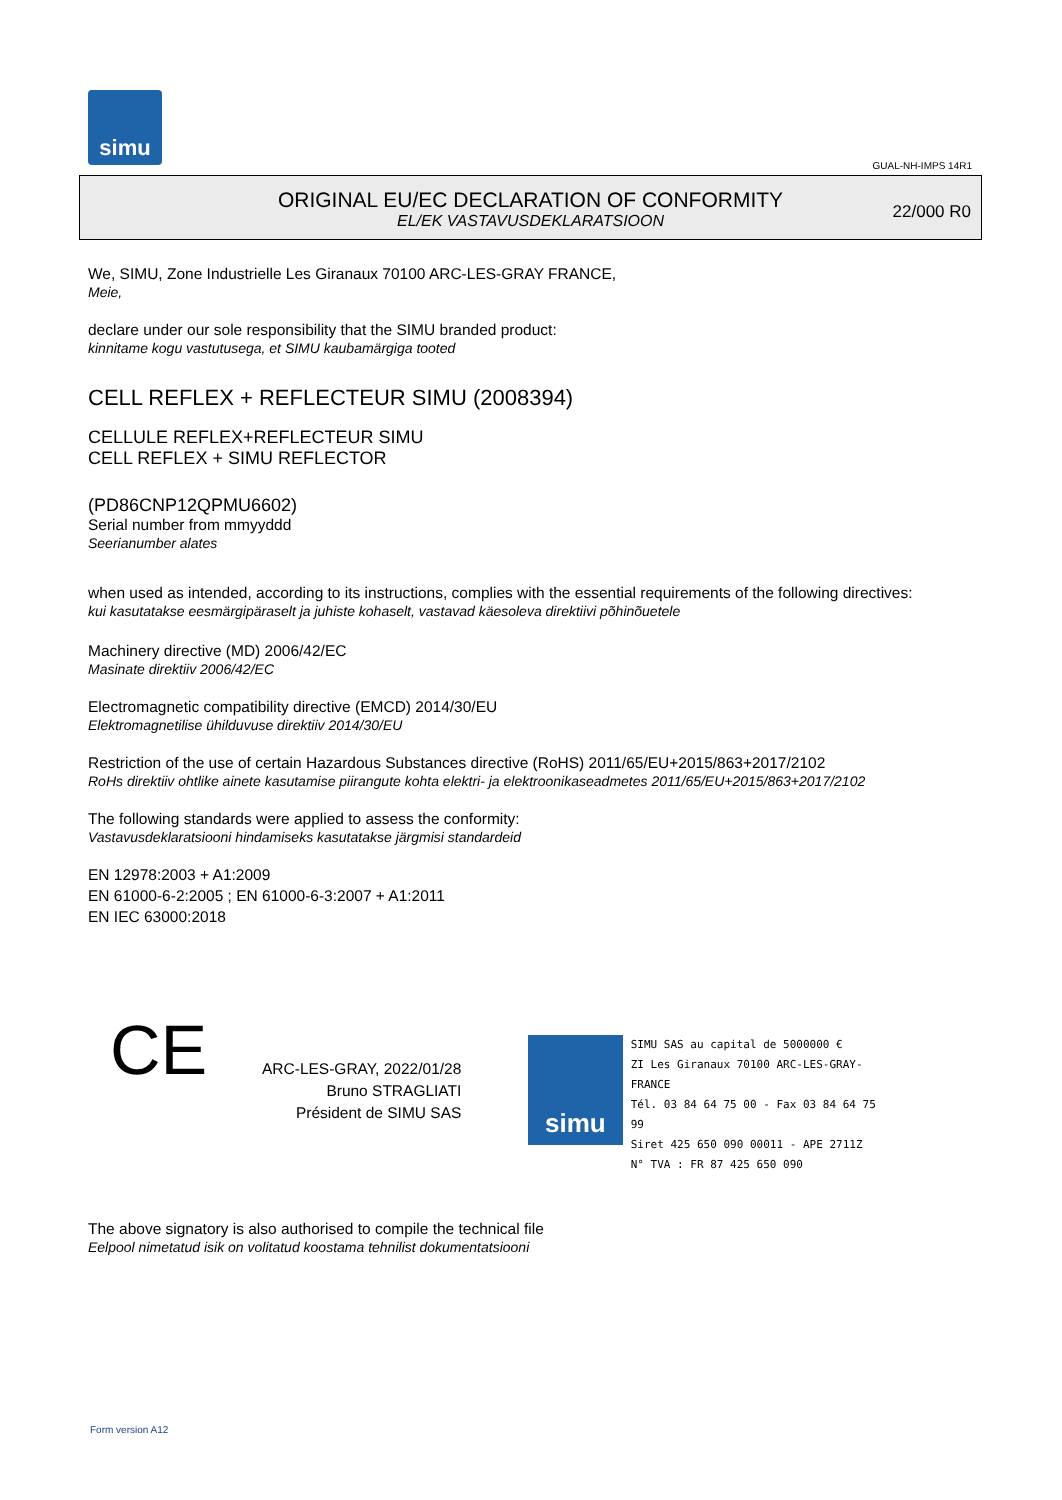simu
GUAL-NH-IMPS 14R1
ORIGINAL EU/EC DECLARATION OF CONFORMITY
EL/EK VASTAVUSDEKLARATSIOON
22/000 R0
We, SIMU, Zone Industrielle Les Giranaux 70100 ARC-LES-GRAY FRANCE,
Meie,
declare under our sole responsibility that the SIMU branded product:
kinnitame kogu vastutusega, et SIMU kaubamärgiga tooted
CELL REFLEX + REFLECTEUR SIMU (2008394)
CELLULE REFLEX+REFLECTEUR SIMU
CELL REFLEX + SIMU REFLECTOR
(PD86CNP12QPMU6602)
Serial number from mmyyddd
Seerianumber alates
when used as intended, according to its instructions, complies with the essential requirements of the following directives:
kui kasutatakse eesmärgipäraselt ja juhiste kohaselt, vastavad käesoleva direktiivi põhinõuetele
Machinery directive (MD) 2006/42/EC
Masinate direktiiv 2006/42/EC
Electromagnetic compatibility directive (EMCD) 2014/30/EU
Elektromagnetilise ühilduvuse direktiiv 2014/30/EU
Restriction of the use of certain Hazardous Substances directive (RoHS) 2011/65/EU+2015/863+2017/2102
RoHs direktiiv ohtlike ainete kasutamise piirangute kohta elektri- ja elektroonikaseadmetes 2011/65/EU+2015/863+2017/2102
The following standards were applied to assess the conformity:
Vastavusdeklaratsiooni hindamiseks kasutatakse järgmisi standardeid
EN 12978:2003 + A1:2009
EN 61000-6-2:2005 ; EN 61000-6-3:2007 + A1:2011
EN IEC 63000:2018
CE
ARC-LES-GRAY, 2022/01/28
Bruno STRAGLIATI
Président de SIMU SAS
simu
SIMU SAS au capital de 5000000 €
ZI Les Giranaux 70100 ARC-LES-GRAY-FRANCE
Tél. 03 84 64 75 00 - Fax 03 84 64 75 99
Siret 425 650 090 00011 - APE 2711Z
N° TVA : FR 87 425 650 090
The above signatory is also authorised to compile the technical file
Eelpool nimetatud isik on volitatud koostama tehnilist dokumentatsiooni
Form version A12